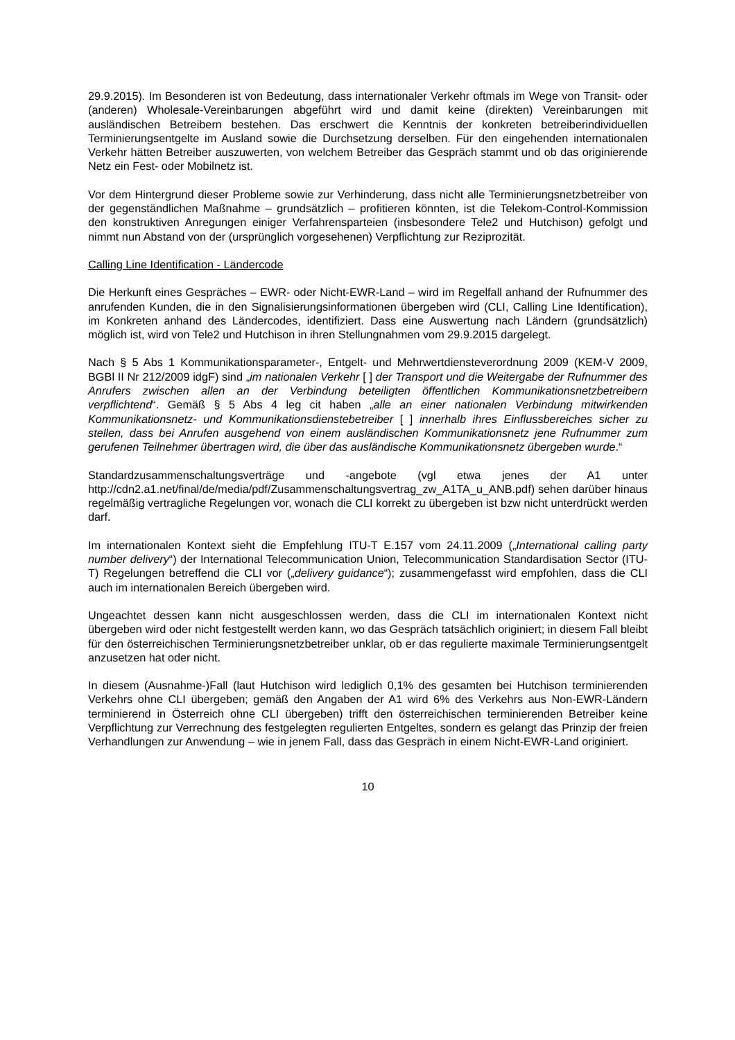29.9.2015). Im Besonderen ist von Bedeutung, dass internationaler Verkehr oftmals im Wege von Transit- oder (anderen) Wholesale-Vereinbarungen abgeführt wird und damit keine (direkten) Vereinbarungen mit ausländischen Betreibern bestehen. Das erschwert die Kenntnis der konkreten betreiberindividuellen Terminierungsentgelte im Ausland sowie die Durchsetzung derselben. Für den eingehenden internationalen Verkehr hätten Betreiber auszuwerten, von welchem Betreiber das Gespräch stammt und ob das originierende Netz ein Fest- oder Mobilnetz ist.
Vor dem Hintergrund dieser Probleme sowie zur Verhinderung, dass nicht alle Terminierungsnetzbetreiber von der gegenständlichen Maßnahme – grundsätzlich – profitieren könnten, ist die Telekom-Control-Kommission den konstruktiven Anregungen einiger Verfahrensparteien (insbesondere Tele2 und Hutchison) gefolgt und nimmt nun Abstand von der (ursprünglich vorgesehenen) Verpflichtung zur Reziprozität.
Calling Line Identification - Ländercode
Die Herkunft eines Gespräches – EWR- oder Nicht-EWR-Land – wird im Regelfall anhand der Rufnummer des anrufenden Kunden, die in den Signalisierungsinformationen übergeben wird (CLI, Calling Line Identification), im Konkreten anhand des Ländercodes, identifiziert. Dass eine Auswertung nach Ländern (grundsätzlich) möglich ist, wird von Tele2 und Hutchison in ihren Stellungnahmen vom 29.9.2015 dargelegt.
Nach § 5 Abs 1 Kommunikationsparameter-, Entgelt- und Mehrwertdiensteverordnung 2009 (KEM-V 2009, BGBl II Nr 212/2009 idgF) sind „im nationalen Verkehr [ ] der Transport und die Weitergabe der Rufnummer des Anrufers zwischen allen an der Verbindung beteiligten öffentlichen Kommunikationsnetzbetreibern verpflichtend“. Gemäß § 5 Abs 4 leg cit haben „alle an einer nationalen Verbindung mitwirkenden Kommunikationsnetz- und Kommunikationsdienstebetreiber [ ] innerhalb ihres Einflussbereiches sicher zu stellen, dass bei Anrufen ausgehend von einem ausländischen Kommunikationsnetz jene Rufnummer zum gerufenen Teilnehmer übertragen wird, die über das ausländische Kommunikationsnetz übergeben wurde.“
Standardzusammenschaltungsverträge und -angebote (vgl etwa jenes der A1 unter http://cdn2.a1.net/final/de/media/pdf/Zusammenschaltungsvertrag_zw_A1TA_u_ANB.pdf) sehen darüber hinaus regelmäßig vertragliche Regelungen vor, wonach die CLI korrekt zu übergeben ist bzw nicht unterdrückt werden darf.
Im internationalen Kontext sieht die Empfehlung ITU-T E.157 vom 24.11.2009 („International calling party number delivery“) der International Telecommunication Union, Telecommunication Standardisation Sector (ITU-T) Regelungen betreffend die CLI vor („delivery guidance“); zusammengefasst wird empfohlen, dass die CLI auch im internationalen Bereich übergeben wird.
Ungeachtet dessen kann nicht ausgeschlossen werden, dass die CLI im internationalen Kontext nicht übergeben wird oder nicht festgestellt werden kann, wo das Gespräch tatsächlich originiert; in diesem Fall bleibt für den österreichischen Terminierungsnetzbetreiber unklar, ob er das regulierte maximale Terminierungsentgelt anzusetzen hat oder nicht.
In diesem (Ausnahme-)Fall (laut Hutchison wird lediglich 0,1% des gesamten bei Hutchison terminierenden Verkehrs ohne CLI übergeben; gemäß den Angaben der A1 wird 6% des Verkehrs aus Non-EWR-Ländern terminierend in Österreich ohne CLI übergeben) trifft den österreichischen terminierenden Betreiber keine Verpflichtung zur Verrechnung des festgelegten regulierten Entgeltes, sondern es gelangt das Prinzip der freien Verhandlungen zur Anwendung – wie in jenem Fall, dass das Gespräch in einem Nicht-EWR-Land originiert.
10